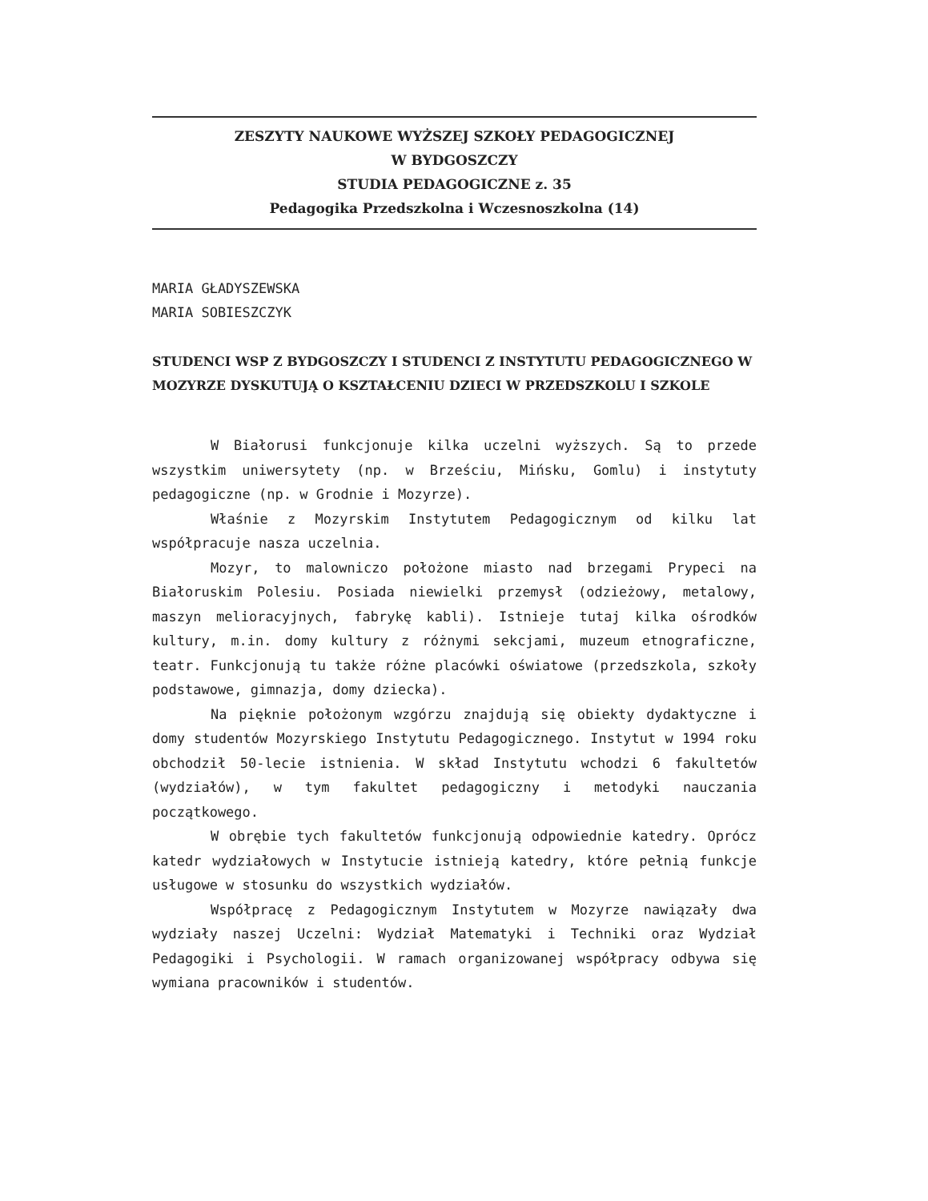ZESZYTY NAUKOWE WYŻSZEJ SZKOŁY PEDAGOGICZNEJ
W BYDGOSZCZY
STUDIA PEDAGOGICZNE z. 35
Pedagogika Przedszkolna i Wczesnoszkolna (14)
MARIA GŁADYSZEWSKA
MARIA SOBIESZCZYK
STUDENCI WSP Z BYDGOSZCZY I STUDENCI Z INSTYTUTU PEDAGOGICZNEGO W MOZYRZE DYSKUTUJĄ O KSZTAŁCENIU DZIECI W PRZEDSZKOLU I SZKOLE
W Białorusi funkcjonuje kilka uczelni wyższych. Są to przede wszystkim uniwersytety (np. w Brześciu, Mińsku, Gomlu) i instytuty pedagogiczne (np. w Grodnie i Mozyrze).
Właśnie z Mozyrskim Instytutem Pedagogicznym od kilku lat współpracuje nasza uczelnia.
Mozyr, to malowniczo położone miasto nad brzegami Prypeci na Białoruskim Polesiu. Posiada niewielki przemysł (odzieżowy, metalowy, maszyn melioracyjnych, fabrykę kabli). Istnieje tutaj kilka ośrodków kultury, m.in. domy kultury z różnymi sekcjami, muzeum etnograficzne, teatr. Funkcjonują tu także różne placówki oświatowe (przedszkola, szkoły podstawowe, gimnazja, domy dziecka).
Na pięknie położonym wzgórzu znajdują się obiekty dydaktyczne i domy studentów Mozyrskiego Instytutu Pedagogicznego. Instytut w 1994 roku obchodził 50-lecie istnienia. W skład Instytutu wchodzi 6 fakultetów (wydziałów), w tym fakultet pedagogiczny i metodyki nauczania początkowego.
W obrębie tych fakultetów funkcjonują odpowiednie katedry. Oprócz katedr wydziałowych w Instytucie istnieją katedry, które pełnią funkcje usługowe w stosunku do wszystkich wydziałów.
Współpracę z Pedagogicznym Instytutem w Mozyrze nawiązały dwa wydziały naszej Uczelni: Wydział Matematyki i Techniki oraz Wydział Pedagogiki i Psychologii. W ramach organizowanej współpracy odbywa się wymiana pracowników i studentów.